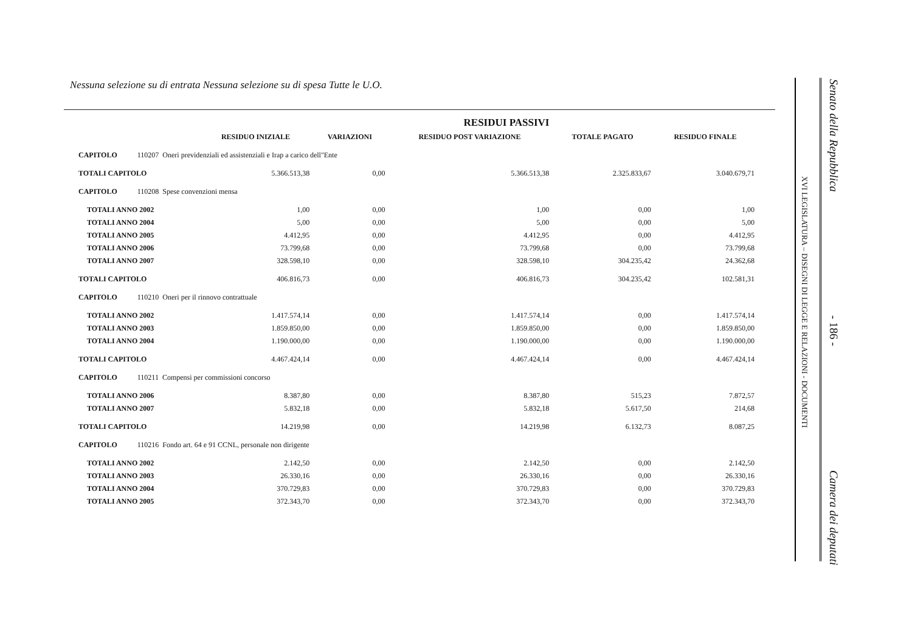Nessuna selezione su di entrata Nessuna selezione su di spesa Tutte le U.O.
| RESIDUI PASSIVI | | | | | |
| --- | --- | --- | --- | --- | --- |
| | RESIDUO INIZIALE | VARIAZIONI | RESIDUO POST VARIAZIONE | TOTALE PAGATO | RESIDUO FINALE |
| CAPITOLO 110207 Oneri previdenziali ed assistenziali e Irap a carico dell"Ente | | | | | |
| TOTALI CAPITOLO | 5.366.513,38 | 0,00 | 5.366.513,38 | 2.325.833,67 | 3.040.679,71 |
| CAPITOLO 110208 Spese convenzioni mensa | | | | | |
| TOTALI ANNO 2002 | 1,00 | 0,00 | 1,00 | 0,00 | 1,00 |
| TOTALI ANNO 2004 | 5,00 | 0,00 | 5,00 | 0,00 | 5,00 |
| TOTALI ANNO 2005 | 4.412,95 | 0,00 | 4.412,95 | 0,00 | 4.412,95 |
| TOTALI ANNO 2006 | 73.799,68 | 0,00 | 73.799,68 | 0,00 | 73.799,68 |
| TOTALI ANNO 2007 | 328.598,10 | 0,00 | 328.598,10 | 304.235,42 | 24.362,68 |
| TOTALI CAPITOLO | 406.816,73 | 0,00 | 406.816,73 | 304.235,42 | 102.581,31 |
| CAPITOLO 110210 Oneri per il rinnovo contrattuale | | | | | |
| TOTALI ANNO 2002 | 1.417.574,14 | 0,00 | 1.417.574,14 | 0,00 | 1.417.574,14 |
| TOTALI ANNO 2003 | 1.859.850,00 | 0,00 | 1.859.850,00 | 0,00 | 1.859.850,00 |
| TOTALI ANNO 2004 | 1.190.000,00 | 0,00 | 1.190.000,00 | 0,00 | 1.190.000,00 |
| TOTALI CAPITOLO | 4.467.424,14 | 0,00 | 4.467.424,14 | 0,00 | 4.467.424,14 |
| CAPITOLO 110211 Compensi per commissioni concorso | | | | | |
| TOTALI ANNO 2006 | 8.387,80 | 0,00 | 8.387,80 | 515,23 | 7.872,57 |
| TOTALI ANNO 2007 | 5.832,18 | 0,00 | 5.832,18 | 5.617,50 | 214,68 |
| TOTALI CAPITOLO | 14.219,98 | 0,00 | 14.219,98 | 6.132,73 | 8.087,25 |
| CAPITOLO 110216 Fondo art. 64 e 91 CCNL, personale non dirigente | | | | | |
| TOTALI ANNO 2002 | 2.142,50 | 0,00 | 2.142,50 | 0,00 | 2.142,50 |
| TOTALI ANNO 2003 | 26.330,16 | 0,00 | 26.330,16 | 0,00 | 26.330,16 |
| TOTALI ANNO 2004 | 370.729,83 | 0,00 | 370.729,83 | 0,00 | 370.729,83 |
| TOTALI ANNO 2005 | 372.343,70 | 0,00 | 372.343,70 | 0,00 | 372.343,70 |
XVI LEGISLATURA – DISEGNI DI LEGGE E RELAZIONI - DOCUMENTI
Senato della Repubblica - 186 - Camera dei deputati